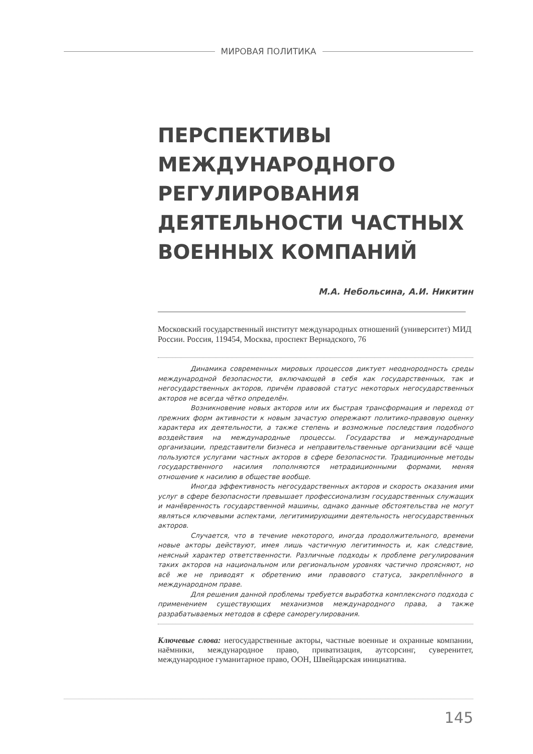МИРОВАЯ ПОЛИТИКА
ПЕРСПЕКТИВЫ МЕЖДУНАРОДНОГО РЕГУЛИРОВАНИЯ ДЕЯТЕЛЬНОСТИ ЧАСТНЫХ ВОЕННЫХ КОМПАНИЙ
М.А. Небольсина, А.И. Никитин
Московский государственный институт международных отношений (университет) МИД России. Россия, 119454, Москва, проспект Вернадского, 76
Динамика современных мировых процессов диктует неоднородность среды международной безопасности, включающей в себя как государственных, так и негосударственных акторов, причём правовой статус некоторых негосударственных акторов не всегда чётко определён.
Возникновение новых акторов или их быстрая трансформация и переход от прежних форм активности к новым зачастую опережают политико-правовую оценку характера их деятельности, а также степень и возможные последствия подобного воздействия на международные процессы. Государства и международные организации, представители бизнеса и неправительственные организации всё чаще пользуются услугами частных акторов в сфере безопасности. Традиционные методы государственного насилия пополняются нетрадиционными формами, меняя отношение к насилию в обществе вообще.
Иногда эффективность негосударственных акторов и скорость оказания ими услуг в сфере безопасности превышает профессионализм государственных служащих и манёвренность государственной машины, однако данные обстоятельства не могут являться ключевыми аспектами, легитимирующими деятельность негосударственных акторов.
Случается, что в течение некоторого, иногда продолжительного, времени новые акторы действуют, имея лишь частичную легитимность и, как следствие, неясный характер ответственности. Различные подходы к проблеме регулирования таких акторов на национальном или региональном уровнях частично проясняют, но всё же не приводят к обретению ими правового статуса, закреплённого в международном праве.
Для решения данной проблемы требуется выработка комплексного подхода с применением существующих механизмов международного права, а также разрабатываемых методов в сфере саморегулирования.
Ключевые слова: негосударственные акторы, частные военные и охранные компании, наёмники, международное право, приватизация, аутсорсинг, суверенитет, международное гуманитарное право, ООН, Швейцарская инициатива.
145